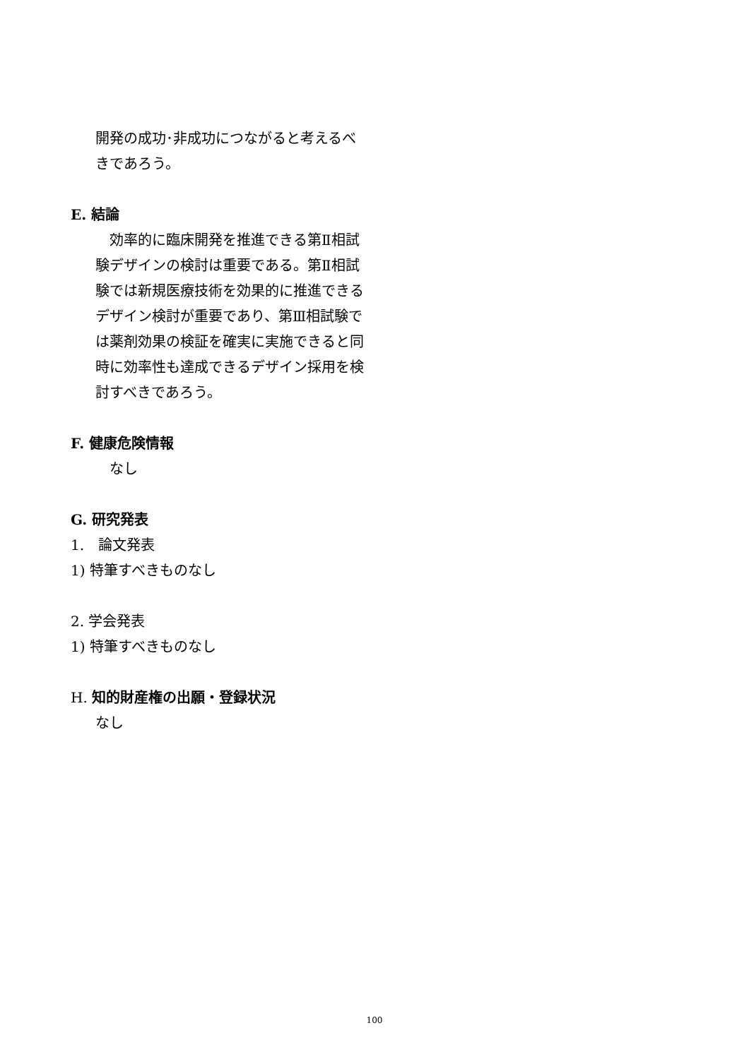開発の成功･非成功につながると考えるべきであろう。
E. 結論
　効率的に臨床開発を推進できる第Ⅱ相試験デザインの検討は重要である。第Ⅱ相試験では新規医療技術を効果的に推進できるデザイン検討が重要であり、第Ⅲ相試験では薬剤効果の検証を確実に実施できると同時に効率性も達成できるデザイン採用を検討すべきであろう。
F. 健康危険情報
　なし
G. 研究発表
1.　論文発表
1) 特筆すべきものなし
2. 学会発表
1) 特筆すべきものなし
H. 知的財産権の出願・登録状況
なし
100